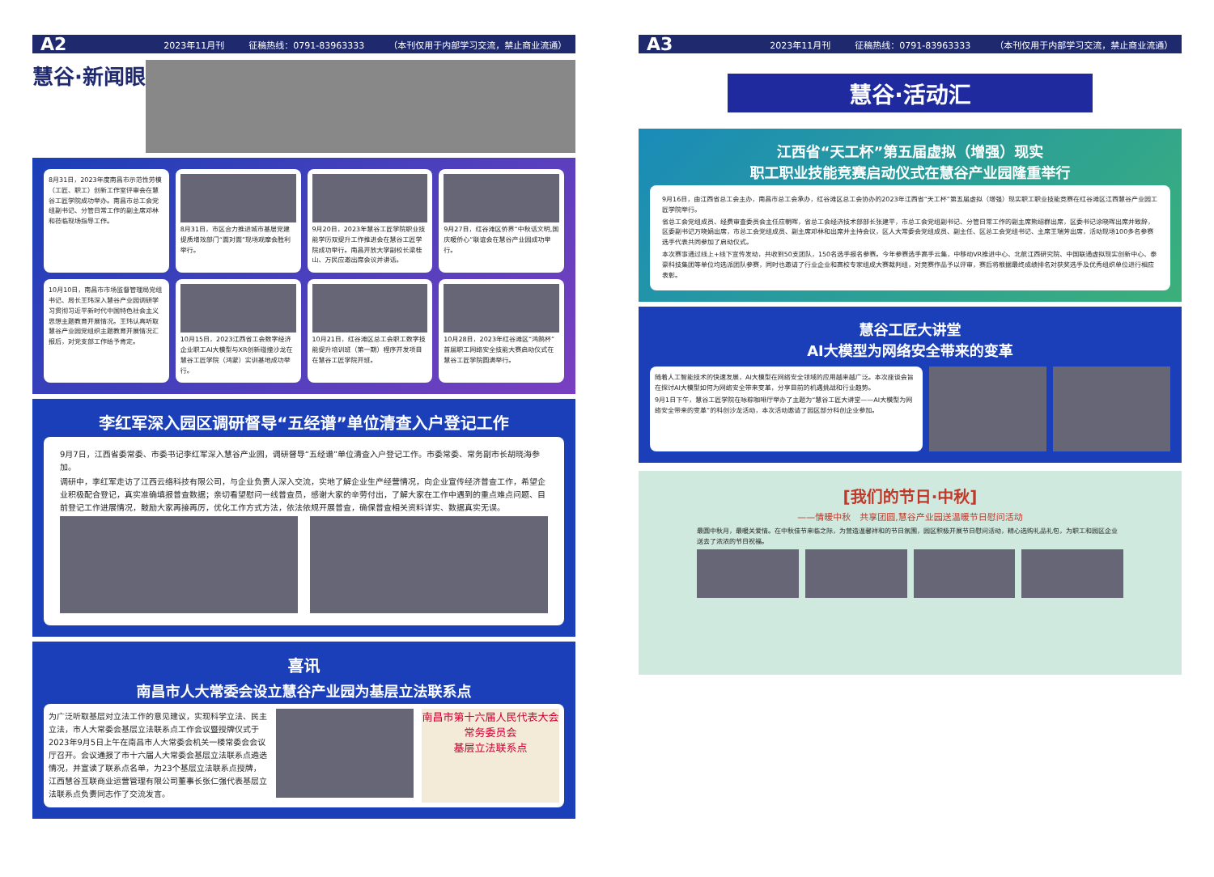A2 2023年11月刊 征稿热线：0791-83963333 （本刊仅用于内部学习交流，禁止商业流通）
慧谷·新闻眼
8月31日，2023年度南昌市示范性劳模（工匠、职工）创新工作室评审会在慧谷工匠学院成功举办。南昌市总工会党组副书记、分管日常工作的副主席邓林和莅临现场指导工作。
8月31日，市区合力推进城市基层党建提质增效部门“面对面”现场观摩会胜利举行。
9月20日，2023年慧谷工匠学院职业技能学历双提升工作推进会在慧谷工匠学院成功举行。南昌开放大学副校长梁桂山、万民应邀出席会议并讲话。
9月27日，红谷滩区侨界“中秋话文明,国庆暖侨心”联谊会在慧谷产业园成功举行。
10月10日，南昌市市场监督管理局党组书记、局长王玮深入慧谷产业园调研学习贯彻习近平新时代中国特色社会主义思想主题教育开展情况。王玮认真听取慧谷产业园党组织主题教育开展情况汇报后，对党支部工作给予肯定。
10月15日，2023江西省工会数字经济企业职工AI大模型与XR创新碰撞沙龙在慧谷工匠学院（鸿蒙）实训基地成功举行。
10月21日，红谷滩区总工会职工数字技能提升培训班（第一期）程序开发项目在慧谷工匠学院开班。
10月28日，2023年红谷滩区“鸿鹄杯”首届职工网络安全技能大赛启动仪式在慧谷工匠学院圆满举行。
李红军深入园区调研督导“五经谱”单位清查入户登记工作
9月7日，江西省委常委、市委书记李红军深入慧谷产业园，调研督导“五经谱”单位清查入户登记工作。市委常委、常务副市长胡晓海参加。
调研中，李红军走访了江西云络科技有限公司，与企业负责人深入交流，实地了解企业生产经营情况，向企业宣传经济普查工作，希望企业积极配合登记，真实准确填报普查数据；亲切看望慰问一线普查员，感谢大家的辛劳付出，了解大家在工作中遇到的重点难点问题、目前登记工作进展情况，鼓励大家再接再厉，优化工作方式方法，依法依规开展普查，确保普查相关资料详实、数据真实无误。
喜讯
南昌市人大常委会设立慧谷产业园为基层立法联系点
为广泛听取基层对立法工作的意见建议，实现科学立法、民主立法，市人大常委会基层立法联系点工作会议暨授牌仪式于2023年9月5日上午在南昌市人大常委会机关一楼常委会会议厅召开。会议通报了市十六届人大常委会基层立法联系点遴选情况，并宣读了联系点名单，为23个基层立法联系点授牌，江西慧谷互联商业运营管理有限公司董事长张仁强代表基层立法联系点负责同志作了交流发言。
南昌市第十六届人民代表大会常务委员会
基层立法联系点
A3 2023年11月刊 征稿热线：0791-83963333 （本刊仅用于内部学习交流，禁止商业流通）
慧谷·活动汇
江西省“天工杯”第五届虚拟（增强）现实
职工职业技能竞赛启动仪式在慧谷产业园隆重举行
9月16日，由江西省总工会主办，南昌市总工会承办，红谷滩区总工会协办的2023年江西省“天工杯”第五届虚拟（增强）现实职工职业技能竞赛在红谷滩区江西慧谷产业园工匠学院举行。
省总工会党组成员、经费审查委员会主任应朝晖，省总工会经济技术部部长张建平，市总工会党组副书记、分管日常工作的副主席熊绍群出席，区委书记涂晓晖出席并致辞，区委副书记万晓娟出席，市总工会党组成员、副主席邓林和出席并主持会议，区人大常委会党组成员、副主任、区总工会党组书记、主席王瑞芳出席，活动现场100多名参赛选手代表共同参加了启动仪式。
本次赛事通过线上+线下宣传发动，共收到50支团队，150名选手报名参赛。今年参赛选手高手云集，中移动VR推进中心、北航江西研究院、中国联通虚拟现实创新中心、泰豪科技集团等单位均选派团队参赛，同时也邀请了行业企业和高校专家组成大赛裁判组，对竞赛作品予以评审，赛后将根据最终成绩排名对获奖选手及优秀组织单位进行相应表彰。
慧谷工匠大讲堂
AI大模型为网络安全带来的变革
随着人工智能技术的快速发展，AI大模型在网络安全领域的应用越来越广泛。本次座谈会旨在探讨AI大模型如何为网络安全带来变革，分享目前的机遇挑战和行业趋势。
9月1日下午，慧谷工匠学院在咏粽咖啡厅举办了主题为“慧谷工匠大讲堂——AI大模型为网络安全带来的变革”的科创沙龙活动，本次活动邀请了园区部分科创企业参加。
[我们的节日·中秋]
——情暖中秋　共享团圆,慧谷产业园送温暖节日慰问活动
最圆中秋月，最暖关爱情。在中秋佳节来临之际，为营造温馨祥和的节日氛围，园区积极开展节日慰问活动，精心选购礼品礼包，为职工和园区企业送去了浓浓的节日祝福。